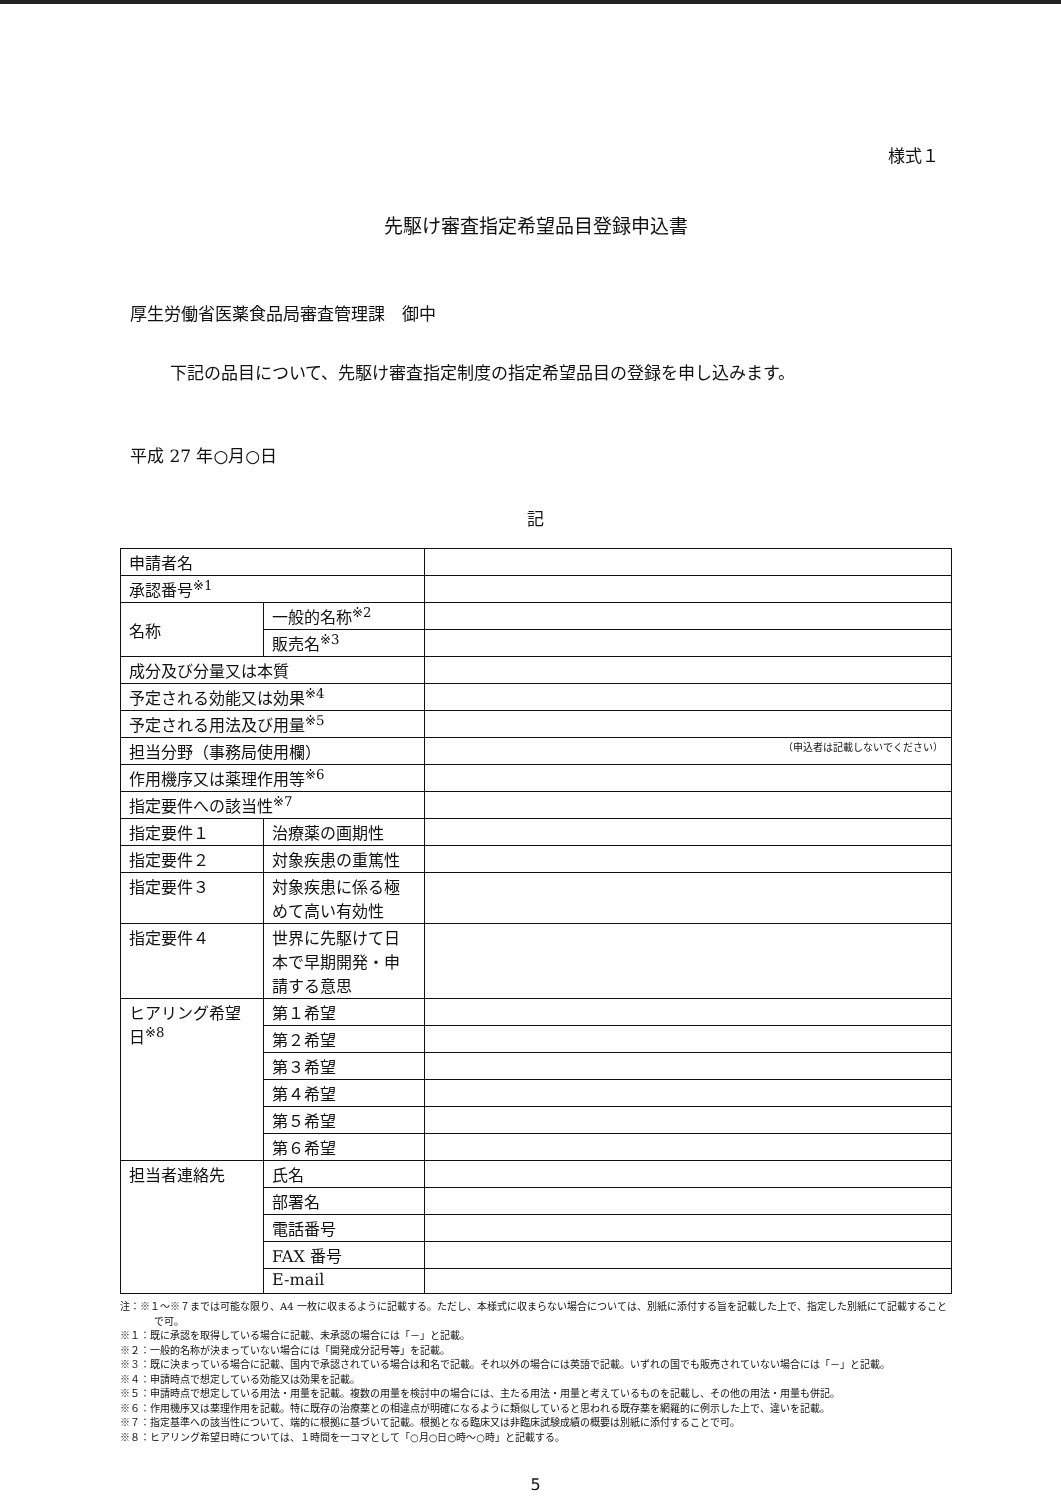様式１
先駆け審査指定希望品目登録申込書
厚生労働省医薬食品局審査管理課　御中
下記の品目について、先駆け審査指定制度の指定希望品目の登録を申し込みます。
平成 27 年○月○日
記
| 申請者名 | | | |
| 承認番号<sup>※1</sup> | | | |
| 名称 | 一般的名称<sup>※2</sup> | | |
| | 販売名<sup>※3</sup> | | |
| 成分及び分量又は本質 | | | |
| 予定される効能又は効果<sup>※4</sup> | | | |
| 予定される用法及び用量<sup>※5</sup> | | | |
| 担当分野（事務局使用欄） | | | （申込者は記載しないでください） |
| 作用機序又は薬理作用等<sup>※6</sup> | | | |
| 指定要件への該当性<sup>※7</sup> | | | |
| 指定要件１ | | 治療薬の画期性 | |
| 指定要件２ | | 対象疾患の重篤性 | |
| 指定要件３ | | 対象疾患に係る極 めて高い有効性 | |
| 指定要件４ | | 世界に先駆けて日 本で早期開発・申 請する意思 | |
| ヒアリング希望 日<sup>※8</sup> | | 第１希望 | |
| | | 第２希望 | |
| | | 第３希望 | |
| | | 第４希望 | |
| | | 第５希望 | |
| | | 第６希望 | |
| 担当者連絡先 | | 氏名 | |
| | | 部署名 | |
| | | 電話番号 | |
| | | FAX 番号 | |
| | | E-mail | |
注：※１～※７までは可能な限り、A4 一枚に収まるように記載する。ただし、本様式に収まらない場合については、別紙に添付する旨を記載した上で、指定した別紙にて記載することで可。
※１：既に承認を取得している場合に記載、未承認の場合には「－」と記載。
※２：一般的名称が決まっていない場合には「開発成分記号等」を記載。
※３：既に決まっている場合に記載、国内で承認されている場合は和名で記載。それ以外の場合には英語で記載。いずれの国でも販売されていない場合には「－」と記載。
※４：申請時点で想定している効能又は効果を記載。
※５：申請時点で想定している用法・用量を記載。複数の用量を検討中の場合には、主たる用法・用量と考えているものを記載し、その他の用法・用量も併記。
※６：作用機序又は薬理作用を記載。特に既存の治療薬との相違点が明確になるように類似していると思われる既存薬を網羅的に例示した上で、違いを記載。
※７：指定基準への該当性について、端的に根拠に基づいて記載。根拠となる臨床又は非臨床試験成績の概要は別紙に添付することで可。
※８：ヒアリング希望日時については、１時間を一コマとして「○月○日○時～○時」と記載する。
5